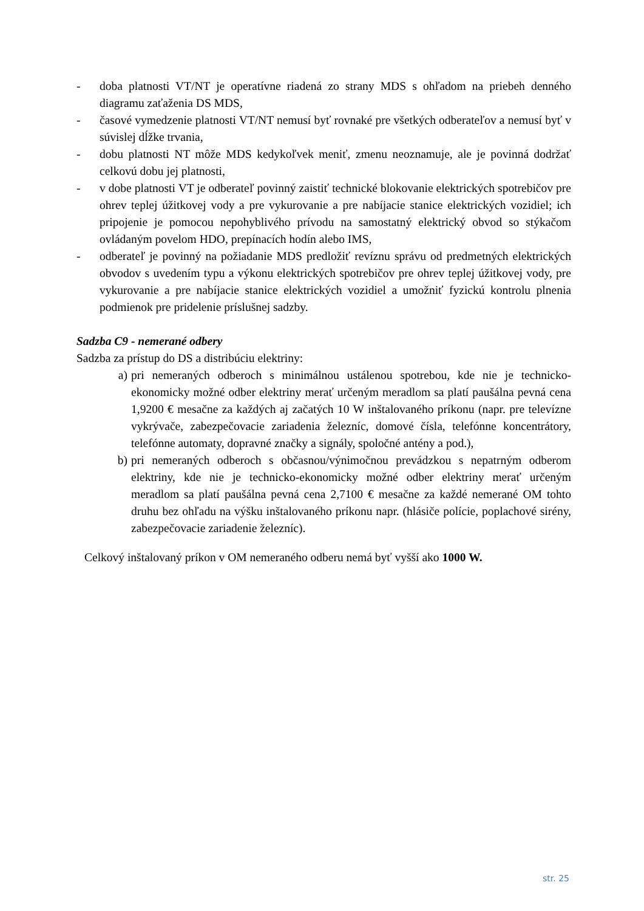- doba platnosti VT/NT je operatívne riadená zo strany MDS s ohľadom na priebeh denného diagramu zaťaženia DS MDS,
- časové vymedzenie platnosti VT/NT nemusí byť rovnaké pre všetkých odberateľov a nemusí byť v súvislej dĺžke trvania,
- dobu platnosti NT môže MDS kedykoľvek meniť, zmenu neoznamuje, ale je povinná dodržať celkovú dobu jej platnosti,
- v dobe platnosti VT je odberateľ povinný zaistiť technické blokovanie elektrických spotrebičov pre ohrev teplej úžitkovej vody a pre vykurovanie a pre nabíjacie stanice elektrických vozidiel; ich pripojenie je pomocou nepohyblivého prívodu na samostatný elektrický obvod so stýkačom ovládaným povelom HDO, prepínacích hodín alebo IMS,
- odberateľ je povinný na požiadanie MDS predložiť revíznu správu od predmetných elektrických obvodov s uvedením typu a výkonu elektrických spotrebičov pre ohrev teplej úžitkovej vody, pre vykurovanie a pre nabíjacie stanice elektrických vozidiel a umožniť fyzickú kontrolu plnenia podmienok pre pridelenie príslušnej sadzby.
Sadzba C9 - nemerané odbery
Sadzba za prístup do DS a distribúciu elektriny:
a) pri nemeraných odberoch s minimálnou ustálenou spotrebou, kde nie je technicko-ekonomicky možné odber elektriny merať určeným meradlom sa platí paušálna pevná cena 1,9200 € mesačne za každých aj začatých 10 W inštalovaného príkonu (napr. pre televízne vykrývače, zabezpečovacie zariadenia železníc, domové čísla, telefónne koncentrátory, telefónne automaty, dopravné značky a signály, spoločné antény a pod.),
b) pri nemeraných odberoch s občasnou/výnimočnou prevádzkou s nepatrným odberom elektriny, kde nie je technicko-ekonomicky možné odber elektriny merať určeným meradlom sa platí paušálna pevná cena 2,7100 € mesačne za každé nemerané OM tohto druhu bez ohľadu na výšku inštalovaného príkonu napr. (hlásiče polície, poplachové sirény, zabezpečovacie zariadenie železníc).
Celkový inštalovaný príkon v OM nemeraného odberu nemá byť vyšší ako 1000 W.
str. 25